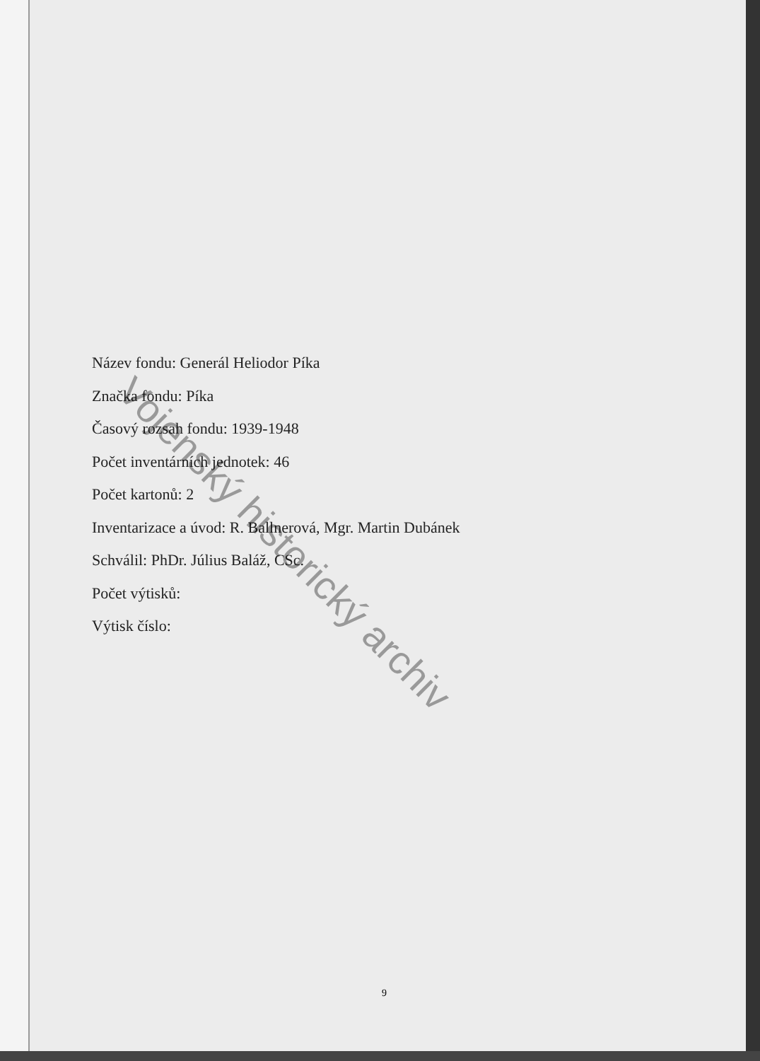Název fondu: Generál Heliodor Píka
Značka fondu: Píka
Časový rozsah fondu: 1939-1948
Počet inventárních jednotek: 46
Počet kartonů: 2
Inventarizace a úvod: R. Ballnerová, Mgr. Martin Dubánek
Schválil: PhDr. Július Baláž, CSc.
Počet výtisků:
Výtisk číslo:
Vojenský historický archiv
9